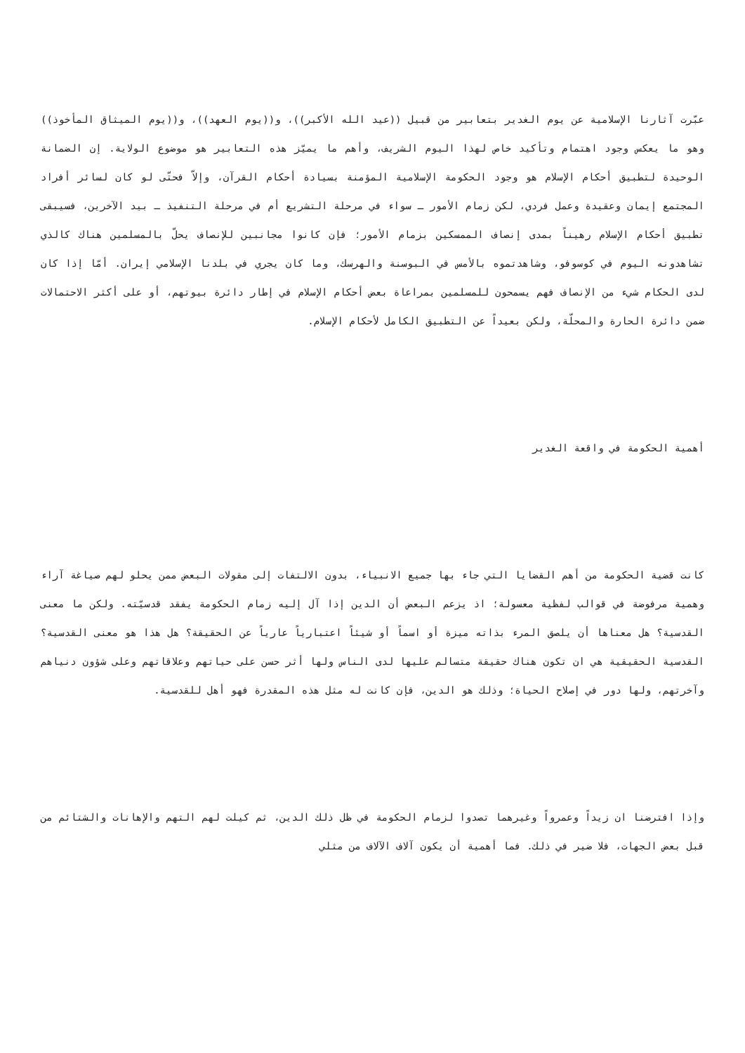عبّرت آثارنا الإسلامية عن يوم الغدير بتعابير من قبيل ((عيد الله الأكبر))، و((يوم العهد))، و((يوم الميثاق المأخوذ)) وهو ما يعكس وجود اهتمام وتأكيد خاص لهذا اليوم الشريف، وأهم ما يميّز هذه التعابير هو موضوع الولاية. إن الضمانة الوحيدة لتطبيق أحكام الإسلام هو وجود الحكومة الإسلامية المؤمنة بسيادة أحكام القرآن، وإلاّ فحتّى لو كان لسائر أفراد المجتمع إيمان وعقيدة وعمل فردي، لكن زمام الأمور ـ سواء في مرحلة التشريع أم في مرحلة التنفيذ ـ بيد الآخرين، فسيبقى تطبيق أحكام الإسلام رهيناً بمدى إنصاف الممسكين بزمام الأمور؛ فإن كانوا مجانبين للإنصاف يحلّ بالمسلمين هناك كالذي تشاهدونه اليوم في كوسوفو، وشاهدتموه بالأمس في البوسنة والهرسك، وما كان يجري في بلدنا الإسلامي إيران. أمّا إذا كان لدى الحكام شيء من الإنصاف فهم يسمحون للمسلمين بمراعاة بعض أحكام الإسلام في إطار دائرة بيوتهم، أو على أكثر الاحتمالات ضمن دائرة الحارة والمحلّة، ولكن بعيداً عن التطبيق الكامل لأحكام الإسلام.
أهمية الحكومة في واقعة الغدير
كانت قضية الحكومة من أهم القضايا التي جاء بها جميع الانبياء، بدون الالتفات إلى مقولات البعض ممن يحلو لهم صياغة آراء وهمية مرفوضة في قوالب لفظية معسولة؛ اذ يزعم البعض أن الدين إذا آل إليه زمام الحكومة يفقد قدسيّته. ولكن ما معنى القدسية؟ هل معناها أن يلصق المرء بذاته ميزة أو اسماً أو شيئاً اعتبارياً عارياً عن الحقيقة؟ هل هذا هو معنى القدسية؟ القدسية الحقيقية هي ان تكون هناك حقيقة متسالم عليها لدى الناس ولها أثر حسن على حياتهم وعلاقاتهم وعلى شؤون دنياهم وآخرتهم، ولها دور في إصلاح الحياة؛ وذلك هو الدين، فإن كانت له مثل هذه المقدرة فهو أهل للقدسية.
وإذا افترضنا ان زيداً وعمرواً وغيرهما تصدوا لزمام الحكومة في ظل ذلك الدين، ثم كيلت لهم التهم والإهانات والشتائم من قبل بعض الجهات، فلا ضير في ذلك. فما أهمية أن يكون آلاف الآلاف من مثلي